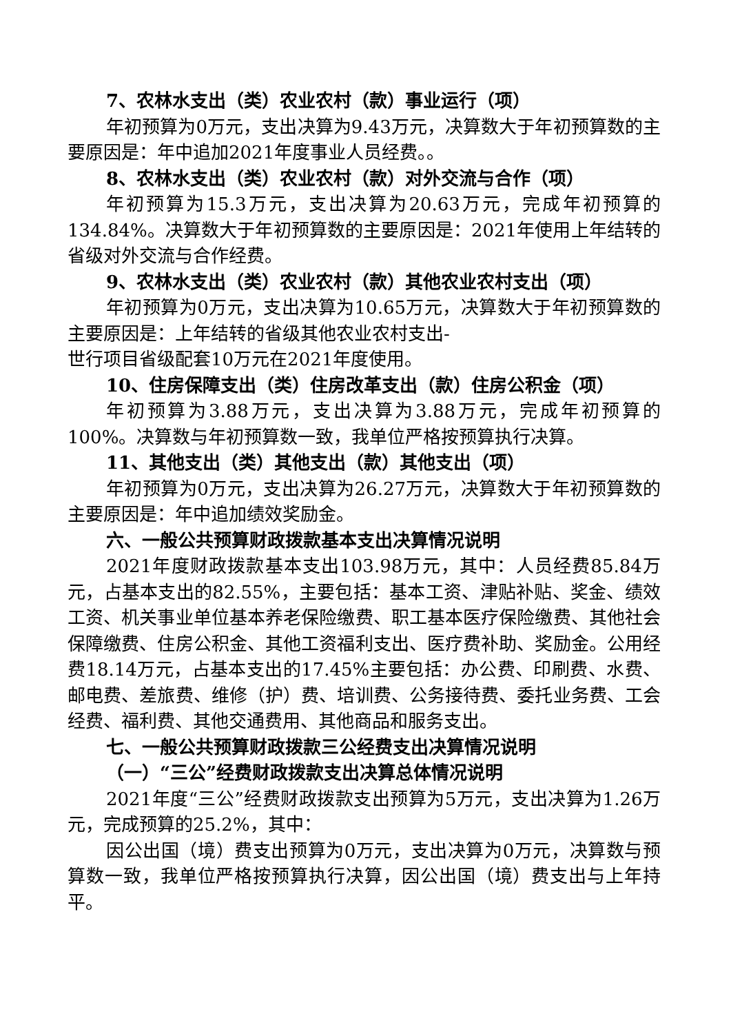7、农林水支出（类）农业农村（款）事业运行（项）
年初预算为0万元，支出决算为9.43万元，决算数大于年初预算数的主要原因是：年中追加2021年度事业人员经费。。
8、农林水支出（类）农业农村（款）对外交流与合作（项）
年初预算为15.3万元，支出决算为20.63万元，完成年初预算的134.84%。决算数大于年初预算数的主要原因是：2021年使用上年结转的省级对外交流与合作经费。
9、农林水支出（类）农业农村（款）其他农业农村支出（项）
年初预算为0万元，支出决算为10.65万元，决算数大于年初预算数的主要原因是：上年结转的省级其他农业农村支出-
世行项目省级配套10万元在2021年度使用。
10、住房保障支出（类）住房改革支出（款）住房公积金（项）
年初预算为3.88万元，支出决算为3.88万元，完成年初预算的100%。决算数与年初预算数一致，我单位严格按预算执行决算。
11、其他支出（类）其他支出（款）其他支出（项）
年初预算为0万元，支出决算为26.27万元，决算数大于年初预算数的主要原因是：年中追加绩效奖励金。
六、一般公共预算财政拨款基本支出决算情况说明
2021年度财政拨款基本支出103.98万元，其中：人员经费85.84万元，占基本支出的82.55%，主要包括：基本工资、津贴补贴、奖金、绩效工资、机关事业单位基本养老保险缴费、职工基本医疗保险缴费、其他社会保障缴费、住房公积金、其他工资福利支出、医疗费补助、奖励金。公用经费18.14万元，占基本支出的17.45%主要包括：办公费、印刷费、水费、邮电费、差旅费、维修（护）费、培训费、公务接待费、委托业务费、工会经费、福利费、其他交通费用、其他商品和服务支出。
七、一般公共预算财政拨款三公经费支出决算情况说明
（一）“三公”经费财政拨款支出决算总体情况说明
2021年度“三公”经费财政拨款支出预算为5万元，支出决算为1.26万元，完成预算的25.2%，其中：
因公出国（境）费支出预算为0万元，支出决算为0万元，决算数与预算数一致，我单位严格按预算执行决算，因公出国（境）费支出与上年持平。